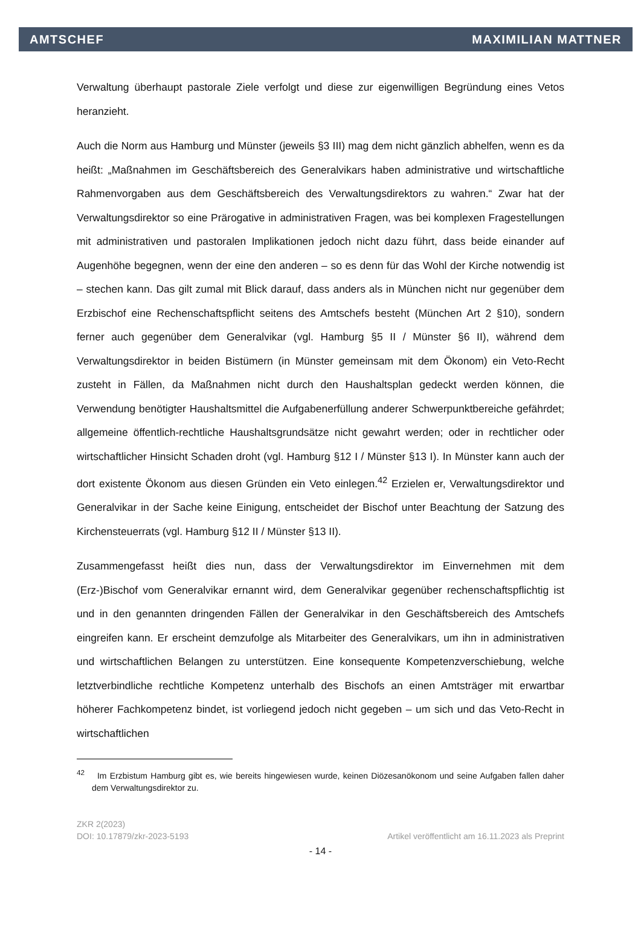AMTSCHEF MAXIMILIAN MATTNER
Verwaltung überhaupt pastorale Ziele verfolgt und diese zur eigenwilligen Begründung eines Vetos heranzieht.
Auch die Norm aus Hamburg und Münster (jeweils §3 III) mag dem nicht gänzlich abhelfen, wenn es da heißt: „Maßnahmen im Geschäftsbereich des Generalvikars haben administrative und wirtschaftliche Rahmenvorgaben aus dem Geschäftsbereich des Verwaltungsdirektors zu wahren.“ Zwar hat der Verwaltungsdirektor so eine Prärogative in administrativen Fragen, was bei komplexen Fragestellungen mit administrativen und pastoralen Implikationen jedoch nicht dazu führt, dass beide einander auf Augenhöhe begegnen, wenn der eine den anderen – so es denn für das Wohl der Kirche notwendig ist – stechen kann. Das gilt zumal mit Blick darauf, dass anders als in München nicht nur gegenüber dem Erzbischof eine Rechenschaftspflicht seitens des Amtschefs besteht (München Art 2 §10), sondern ferner auch gegenüber dem Generalvikar (vgl. Hamburg §5 II / Münster §6 II), während dem Verwaltungsdirektor in beiden Bistümern (in Münster gemeinsam mit dem Ökonom) ein Veto-Recht zusteht in Fällen, da Maßnahmen nicht durch den Haushaltsplan gedeckt werden können, die Verwendung benötigter Haushaltsmittel die Aufgabenerfüllung anderer Schwerpunktbereiche gefährdet; allgemeine öffentlich-rechtliche Haushaltsgrundsätze nicht gewahrt werden; oder in rechtlicher oder wirtschaftlicher Hinsicht Schaden droht (vgl. Hamburg §12 I / Münster §13 I). In Münster kann auch der dort existente Ökonom aus diesen Gründen ein Veto einlegen.<sup>42</sup> Erzielen er, Verwaltungsdirektor und Generalvikar in der Sache keine Einigung, entscheidet der Bischof unter Beachtung der Satzung des Kirchensteuerrats (vgl. Hamburg §12 II / Münster §13 II).
Zusammengefasst heißt dies nun, dass der Verwaltungsdirektor im Einvernehmen mit dem (Erz-)Bischof vom Generalvikar ernannt wird, dem Generalvikar gegenüber rechenschaftspflichtig ist und in den genannten dringenden Fällen der Generalvikar in den Geschäftsbereich des Amtschefs eingreifen kann. Er erscheint demzufolge als Mitarbeiter des Generalvikars, um ihn in administrativen und wirtschaftlichen Belangen zu unterstützen. Eine konsequente Kompetenzverschiebung, welche letztverbindliche rechtliche Kompetenz unterhalb des Bischofs an einen Amtsträger mit erwartbar höherer Fachkompetenz bindet, ist vorliegend jedoch nicht gegeben – um sich und das Veto-Recht in wirtschaftlichen
<sup>42</sup> Im Erzbistum Hamburg gibt es, wie bereits hingewiesen wurde, keinen Diözesanökonom und seine Aufgaben fallen daher dem Verwaltungsdirektor zu.
ZKR 2(2023)
DOI: 10.17879/zkr-2023-5193 Artikel veröffentlicht am 16.11.2023 als Preprint
- 14 -